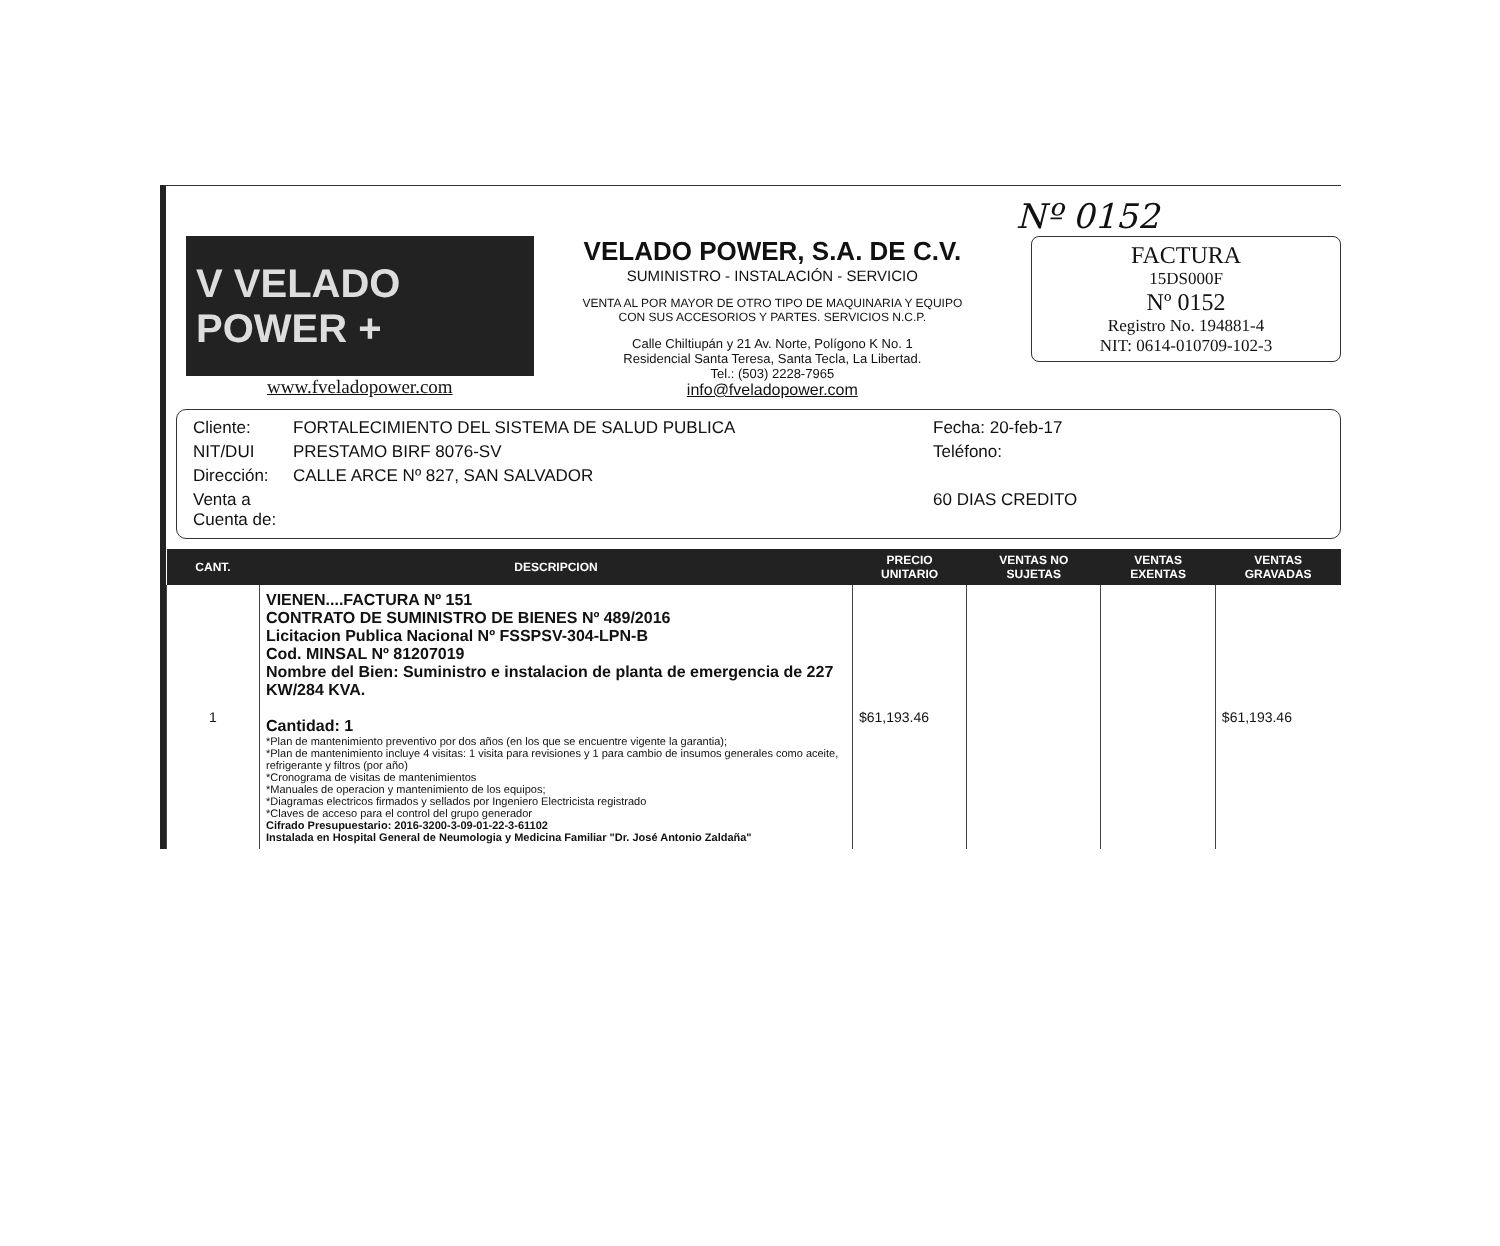Nº 0152
V VELADO POWER +
www.fveladopower.com
VELADO POWER, S.A. DE C.V.
SUMINISTRO - INSTALACIÓN - SERVICIO
VENTA AL POR MAYOR DE OTRO TIPO DE MAQUINARIA Y EQUIPO CON SUS ACCESORIOS Y PARTES. SERVICIOS N.C.P.
Calle Chiltiupán y 21 Av. Norte, Polígono K No. 1
Residencial Santa Teresa, Santa Tecla, La Libertad.
Tel.: (503) 2228-7965
info@fveladopower.com
FACTURA
15DS000F
Nº 0152
Registro No. 194881-4
NIT: 0614-010709-102-3
Cliente: FORTALECIMIENTO DEL SISTEMA DE SALUD PUBLICA Fecha: 20-feb-17 NIT/DUI PRESTAMO BIRF 8076-SV Teléfono: Dirección: CALLE ARCE Nº 827, SAN SALVADOR Venta a Cuenta de: 60 DIAS CREDITO
| CANT. | DESCRIPCION | PRECIO UNITARIO | VENTAS NO SUJETAS | VENTAS EXENTAS | VENTAS GRAVADAS |
| --- | --- | --- | --- | --- | --- |
| 1 | VIENEN....FACTURA Nº 151 CONTRATO DE SUMINISTRO DE BIENES Nº 489/2016 Licitacion Publica Nacional Nº FSSPSV-304-LPN-B Cod. MINSAL Nº 81207019 Nombre del Bien: Suministro e instalacion de planta de emergencia de 227 KW/284 KVA. Cantidad: 1 *Plan de mantenimiento preventivo por dos años (en los que se encuentre vigente la garantia); *Plan de mantenimiento incluye 4 visitas: 1 visita para revisiones y 1 para cambio de insumos generales como aceite, refrigerante y filtros (por año) *Cronograma de visitas de mantenimientos *Manuales de operacion y mantenimiento de los equipos; *Diagramas electricos firmados y sellados por Ingeniero Electricista registrado *Claves de acceso para el control del grupo generador Cifrado Presupuestario: 2016-3200-3-09-01-22-3-61102 Instalada en Hospital General de Neumologia y Medicina Familiar "Dr. José Antonio Zaldaña" | $61,193.46 | | | $61,193.46 |